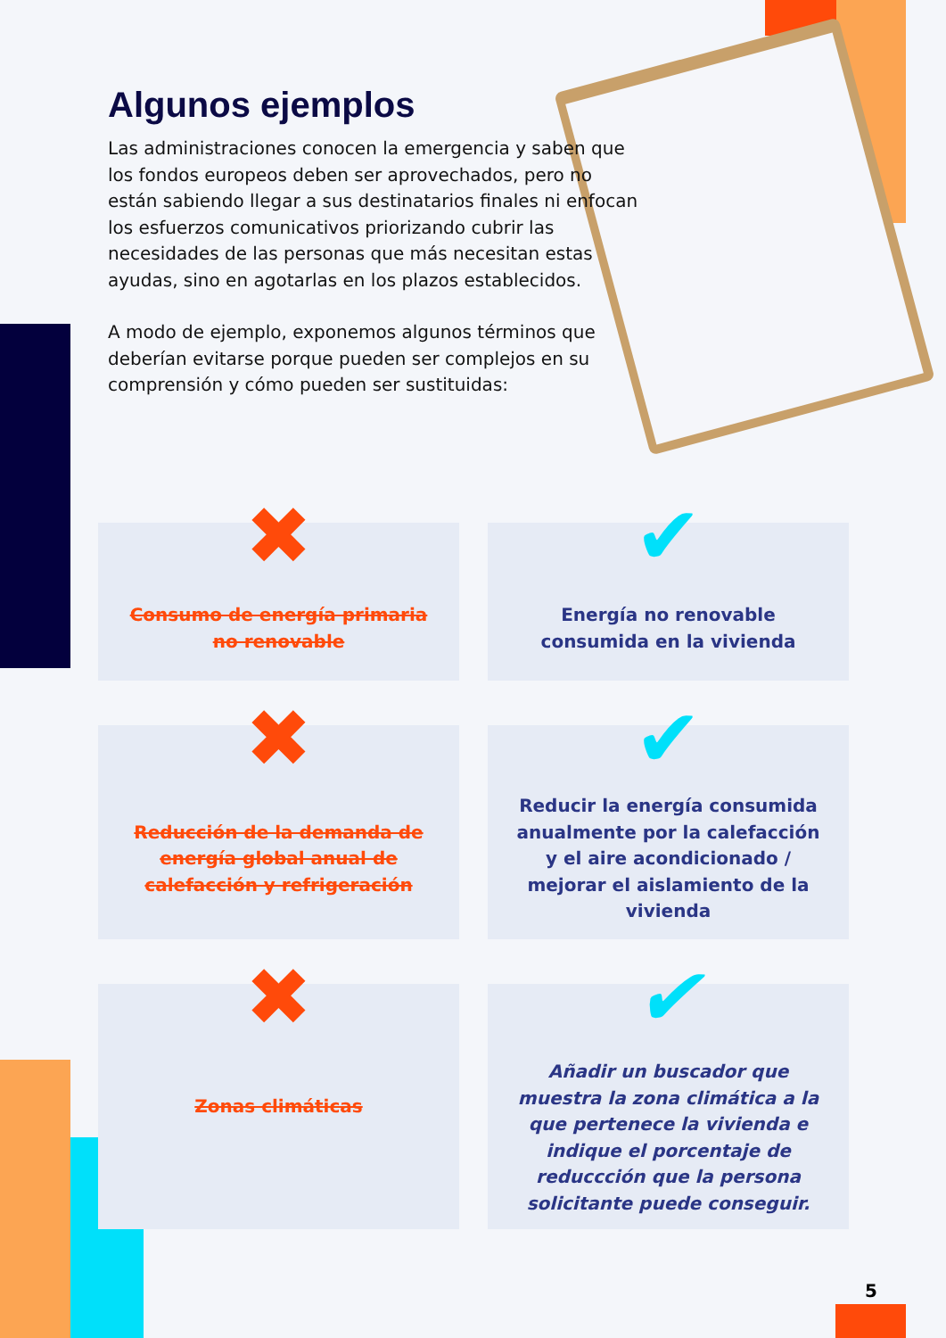Algunos ejemplos
Las administraciones conocen la emergencia y saben que los fondos europeos deben ser aprovechados, pero no están sabiendo llegar a sus destinatarios finales ni enfocan los esfuerzos comunicativos priorizando cubrir las necesidades de las personas que más necesitan estas ayudas, sino en agotarlas en los plazos establecidos.
A modo de ejemplo, exponemos algunos términos que deberían evitarse porque pueden ser complejos en su comprensión y cómo pueden ser sustituidas:
✖ Consumo de energía primaria no renovable
✔ Energía no renovable consumida en la vivienda
✖ Reducción de la demanda de energía global anual de calefacción y refrigeración
✔ Reducir la energía consumida anualmente por la calefacción y el aire acondicionado / mejorar el aislamiento de la vivienda
✖ Zonas climáticas
✔
Añadir un buscador que muestra la zona climática a la que pertenece la vivienda e indique el porcentaje de reduccción que la persona solicitante puede conseguir.
5